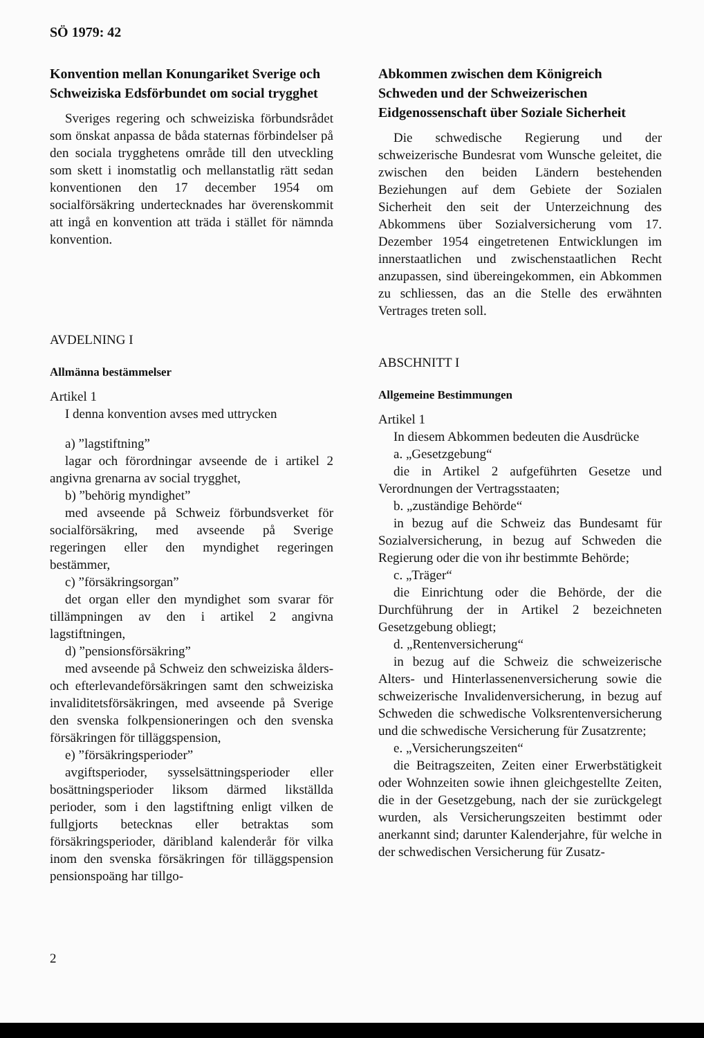SÖ 1979: 42
Konvention mellan Konungariket Sverige och Schweiziska Edsförbundet om social trygghet
Sveriges regering och schweiziska förbundsrådet som önskat anpassa de båda staternas förbindelser på den sociala trygghetens område till den utveckling som skett i inomstatlig och mellanstatlig rätt sedan konventionen den 17 december 1954 om socialförsäkring undertecknades har överenskommit att ingå en konvention att träda i stället för nämnda konvention.
AVDELNING I
Allmänna bestämmelser
Artikel 1
I denna konvention avses med uttrycken
a) ”lagstiftning”
lagar och förordningar avseende de i artikel 2 angivna grenarna av social trygghet,
b) ”behörig myndighet”
med avseende på Schweiz förbundsverket för socialförsäkring, med avseende på Sverige regeringen eller den myndighet regeringen bestämmer,
c) ”försäkringsorgan”
det organ eller den myndighet som svarar för tillämpningen av den i artikel 2 angivna lagstiftningen,
d) ”pensionsförsäkring”
med avseende på Schweiz den schweiziska ålders- och efterlevandeförsäkringen samt den schweiziska invaliditetsförsäkringen, med avseende på Sverige den svenska folkpensioneringen och den svenska försäkringen för tilläggspension,
e) ”försäkringsperioder”
avgiftsperioder, sysselsättningsperioder eller bosättningsperioder liksom därmed likställda perioder, som i den lagstiftning enligt vilken de fullgjorts betecknas eller betraktas som försäkringsperioder, däribland kalenderår för vilka inom den svenska försäkringen för tilläggspension pensionspoäng har tillgo-
Abkommen zwischen dem Königreich Schweden und der Schweizerischen Eidgenossenschaft über Soziale Sicherheit
Die schwedische Regierung und der schweizerische Bundesrat vom Wunsche geleitet, die zwischen den beiden Ländern bestehenden Beziehungen auf dem Gebiete der Sozialen Sicherheit den seit der Unterzeichnung des Abkommens über Sozialversicherung vom 17. Dezember 1954 eingetretenen Entwicklungen im innerstaatlichen und zwischenstaatlichen Recht anzupassen, sind übereingekommen, ein Abkommen zu schliessen, das an die Stelle des erwähnten Vertrages treten soll.
ABSCHNITT I
Allgemeine Bestimmungen
Artikel 1
In diesem Abkommen bedeuten die Ausdrücke
a. „Gesetzgebung“
die in Artikel 2 aufgeführten Gesetze und Verordnungen der Vertragsstaaten;
b. „zuständige Behörde“
in bezug auf die Schweiz das Bundesamt für Sozialversicherung, in bezug auf Schweden die Regierung oder die von ihr bestimmte Behörde;
c. „Träger“
die Einrichtung oder die Behörde, der die Durchführung der in Artikel 2 bezeichneten Gesetzgebung obliegt;
d. „Rentenversicherung“
in bezug auf die Schweiz die schweizerische Alters- und Hinterlassenenversicherung sowie die schweizerische Invalidenversicherung, in bezug auf Schweden die schwedische Volksrentenversicherung und die schwedische Versicherung für Zusatzrente;
e. „Versicherungszeiten“
die Beitragszeiten, Zeiten einer Erwerbstätigkeit oder Wohnzeiten sowie ihnen gleichgestellte Zeiten, die in der Gesetzgebung, nach der sie zurückgelegt wurden, als Versicherungszeiten bestimmt oder anerkannt sind; darunter Kalenderjahre, für welche in der schwedischen Versicherung für Zusatz-
2